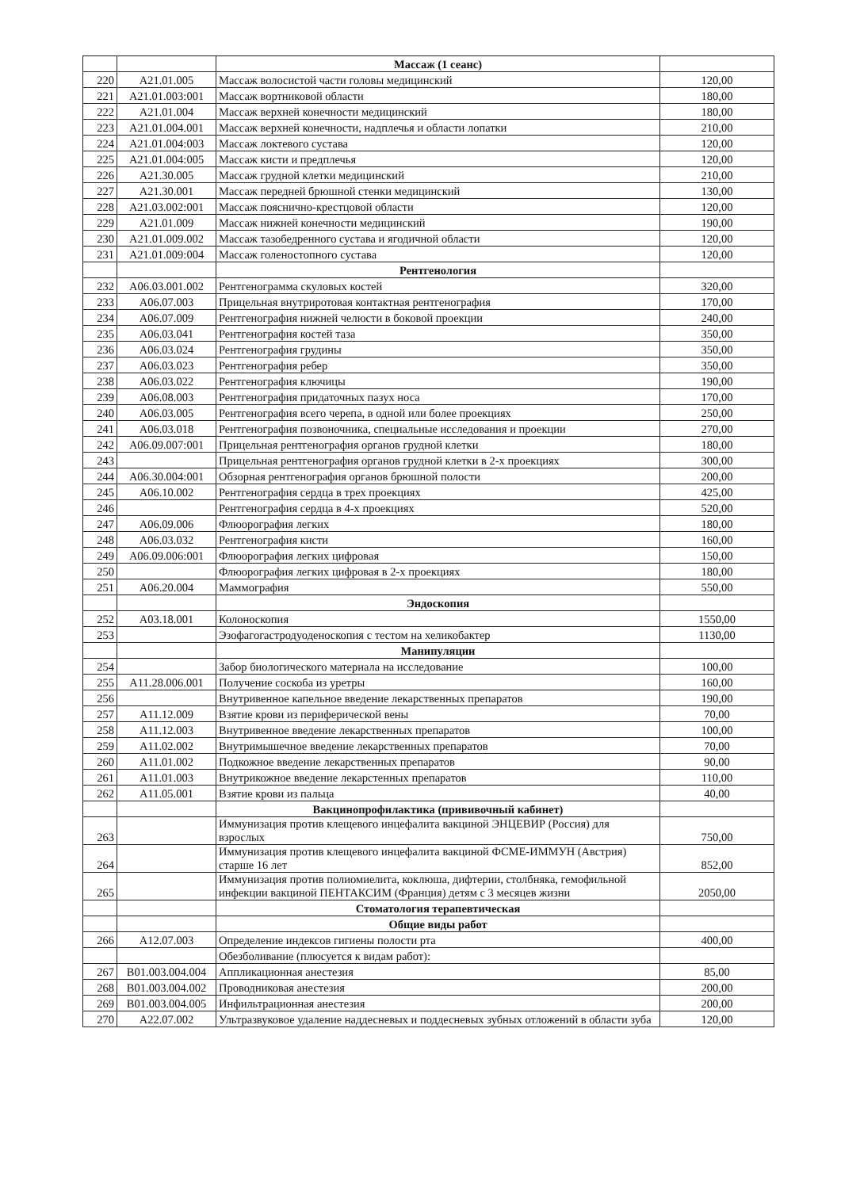| | | Массаж (1 сеанс) | |
| 220 | A21.01.005 | Массаж волосистой части головы медицинский | 120,00 |
| 221 | A21.01.003:001 | Массаж вортниковой области | 180,00 |
| 222 | A21.01.004 | Массаж верхней конечности медицинский | 180,00 |
| 223 | A21.01.004.001 | Массаж верхней конечности, надплечья и области лопатки | 210,00 |
| 224 | A21.01.004:003 | Массаж локтевого сустава | 120,00 |
| 225 | A21.01.004:005 | Массаж кисти и предплечья | 120,00 |
| 226 | A21.30.005 | Массаж грудной клетки медицинский | 210,00 |
| 227 | A21.30.001 | Массаж передней брюшной стенки медицинский | 130,00 |
| 228 | A21.03.002:001 | Массаж пояснично-крестцовой области | 120,00 |
| 229 | A21.01.009 | Массаж нижней конечности медицинский | 190,00 |
| 230 | A21.01.009.002 | Массаж тазобедренного сустава и ягодичной области | 120,00 |
| 231 | A21.01.009:004 | Массаж голеностопного сустава | 120,00 |
| | | Рентгенология | |
| 232 | A06.03.001.002 | Рентгенограмма скуловых костей | 320,00 |
| 233 | A06.07.003 | Прицельная внутриротовая контактная рентгенография | 170,00 |
| 234 | A06.07.009 | Рентгенография нижней челюсти в боковой проекции | 240,00 |
| 235 | A06.03.041 | Рентгенография костей таза | 350,00 |
| 236 | A06.03.024 | Рентгенография грудины | 350,00 |
| 237 | A06.03.023 | Рентгенография ребер | 350,00 |
| 238 | A06.03.022 | Рентгенография ключицы | 190,00 |
| 239 | A06.08.003 | Рентгенография придаточных пазух носа | 170,00 |
| 240 | A06.03.005 | Рентгенография всего черепа, в одной или более проекциях | 250,00 |
| 241 | A06.03.018 | Рентгенография позвоночника, специальные исследования и проекции | 270,00 |
| 242 | A06.09.007:001 | Прицельная рентгенография органов грудной клетки | 180,00 |
| 243 | | Прицельная рентгенография органов грудной клетки в 2-х проекциях | 300,00 |
| 244 | A06.30.004:001 | Обзорная рентгенография органов брюшной полости | 200,00 |
| 245 | A06.10.002 | Рентгенография сердца в трех проекциях | 425,00 |
| 246 | | Рентгенография сердца в 4-х проекциях | 520,00 |
| 247 | A06.09.006 | Флюорография легких | 180,00 |
| 248 | A06.03.032 | Рентгенография кисти | 160,00 |
| 249 | A06.09.006:001 | Флюорография легких цифровая | 150,00 |
| 250 | | Флюорография легких цифровая в 2-х проекциях | 180,00 |
| 251 | A06.20.004 | Маммография | 550,00 |
| | | Эндоскопия | |
| 252 | A03.18.001 | Колоноскопия | 1550,00 |
| 253 | | Эзофагогастродуоденоскопия с тестом на хеликобактер | 1130,00 |
| | | Манипуляции | |
| 254 | | Забор биологического материала на исследование | 100,00 |
| 255 | A11.28.006.001 | Получение соскоба из уретры | 160,00 |
| 256 | | Внутривенное капельное введение лекарственных препаратов | 190,00 |
| 257 | A11.12.009 | Взятие крови из периферической вены | 70,00 |
| 258 | A11.12.003 | Внутривенное введение лекарственных препаратов | 100,00 |
| 259 | A11.02.002 | Внутримышечное введение лекарственных препаратов | 70,00 |
| 260 | A11.01.002 | Подкожное введение лекарственных препаратов | 90,00 |
| 261 | A11.01.003 | Внутрикожное введение лекарстенных препаратов | 110,00 |
| 262 | A11.05.001 | Взятие крови из пальца | 40,00 |
| | | Вакцинопрофилактика (прививочный кабинет) | |
| 263 | | Иммунизация против клещевого инцефалита вакциной ЭНЦЕВИР (Россия) для взрослых | 750,00 |
| 264 | | Иммунизация против клещевого инцефалита вакциной ФСМЕ-ИММУН (Австрия) старше 16 лет | 852,00 |
| 265 | | Иммунизация против полиомиелита, коклюша, дифтерии, столбняка, гемофильной инфекции вакциной ПЕНТАКСИМ (Франция) детям с 3 месяцев жизни | 2050,00 |
| | | Стоматология терапевтическая | |
| | | Общие виды работ | |
| 266 | A12.07.003 | Определение индексов гигиены полости рта | 400,00 |
| | | Обезболивание (плюсуется к видам работ): | |
| 267 | B01.003.004.004 | Аппликационная анестезия | 85,00 |
| 268 | B01.003.004.002 | Проводниковая анестезия | 200,00 |
| 269 | B01.003.004.005 | Инфильтрационная анестезия | 200,00 |
| 270 | A22.07.002 | Ультразвуковое удаление наддесневых и поддесневых зубных отложений в области зуба | 120,00 |